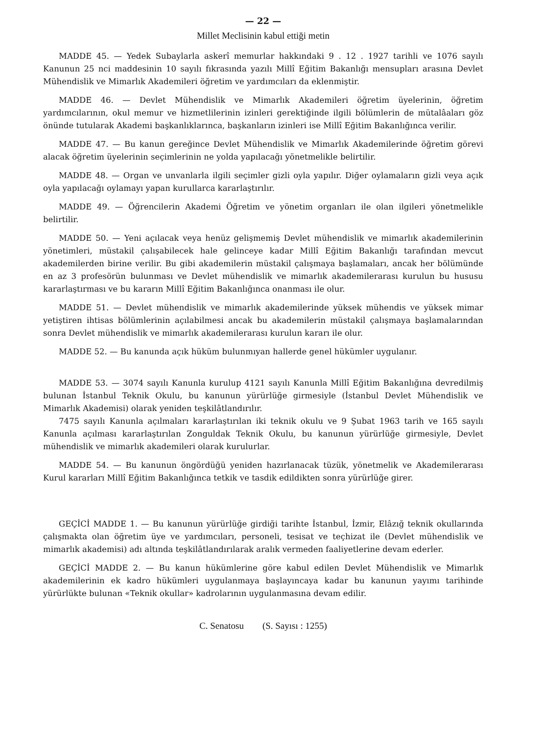— 22 —
Millet Meclisinin kabul ettiği metin
MADDE 45. — Yedek Subaylarla askerî memurlar hakkındaki 9 . 12 . 1927 tarihli ve 1076 sayılı Kanunun 25 nci maddesinin 10 sayılı fıkrasında yazılı Millî Eğitim Bakanlığı mensupları arasına Devlet Mühendislik ve Mimarlık Akademileri öğretim ve yardımcıları da eklenmiştir.
MADDE 46. — Devlet Mühendislik ve Mimarlık Akademileri öğretim üyelerinin, öğretim yardımcılarının, okul memur ve hizmetlilerinin izinleri gerektiğinde ilgili bölümlerin de mütalâaları göz önünde tutularak Akademi başkanlıklarınca, başkanların izinleri ise Millî Eğitim Bakanlığınca verilir.
MADDE 47. — Bu kanun gereğince Devlet Mühendislik ve Mimarlık Akademilerinde öğretim görevi alacak öğretim üyelerinin seçimlerinin ne yolda yapılacağı yönetmelikle belirtilir.
MADDE 48. — Organ ve unvanlarla ilgili seçimler gizli oyla yapılır. Diğer oylamaların gizli veya açık oyla yapılacağı oylamayı yapan kurullarca kararlaştırılır.
MADDE 49. — Öğrencilerin Akademi Öğretim ve yönetim organları ile olan ilgileri yönetmelikle belirtilir.
MADDE 50. — Yeni açılacak veya henüz gelişmemiş Devlet mühendislik ve mimarlık akademilerinin yönetimleri, müstakil çalışabilecek hale gelinceye kadar Millî Eğitim Bakanlığı tarafından mevcut akademilerden birine verilir. Bu gibi akademilerin müstakil çalışmaya başlamaları, ancak her bölümünde en az 3 profesörün bulunması ve Devlet mühendislik ve mimarlık akademilerarası kurulun bu hususu kararlaştırması ve bu kararın Millî Eğitim Bakanlığınca onanması ile olur.
MADDE 51. — Devlet mühendislik ve mimarlık akademilerinde yüksek mühendis ve yüksek mimar yetiştiren ihtisas bölümlerinin açılabilmesi ancak bu akademilerin müstakil çalışmaya başlamalarından sonra Devlet mühendislik ve mimarlık akademilerarası kurulun kararı ile olur.
MADDE 52. — Bu kanunda açık hüküm bulunmıyan hallerde genel hükümler uygulanır.
MADDE 53. — 3074 sayılı Kanunla kurulup 4121 sayılı Kanunla Millî Eğitim Bakanlığına devredilmiş bulunan İstanbul Teknik Okulu, bu kanunun yürürlüğe girmesiyle (İstanbul Devlet Mühendislik ve Mimarlık Akademisi) olarak yeniden teşkilâtlandırılır.
7475 sayılı Kanunla açılmaları kararlaştırılan iki teknik okulu ve 9 Şubat 1963 tarih ve 165 sayılı Kanunla açılması kararlaştırılan Zonguldak Teknik Okulu, bu kanunun yürürlüğe girmesiyle, Devlet mühendislik ve mimarlık akademileri olarak kurulurlar.
MADDE 54. — Bu kanunun öngördüğü yeniden hazırlanacak tüzük, yönetmelik ve Akademilerarası Kurul kararları Millî Eğitim Bakanlığınca tetkik ve tasdik edildikten sonra yürürlüğe girer.
GEÇİCİ MADDE 1. — Bu kanunun yürürlüğe girdiği tarihte İstanbul, İzmir, Elâzığ teknik okullarında çalışmakta olan öğretim üye ve yardımcıları, personeli, tesisat ve teçhizat ile (Devlet mühendislik ve mimarlık akademisi) adı altında teşkilâtlandırılarak aralık vermeden faaliyetlerine devam ederler.
GEÇİCİ MADDE 2. — Bu kanun hükümlerine göre kabul edilen Devlet Mühendislik ve Mimarlık akademilerinin ek kadro hükümleri uygulanmaya başlayıncaya kadar bu kanunun yayımı tarihinde yürürlükte bulunan «Teknik okullar» kadrolarının uygulanmasına devam edilir.
C. Senatosu (S. Sayısı : 1255)